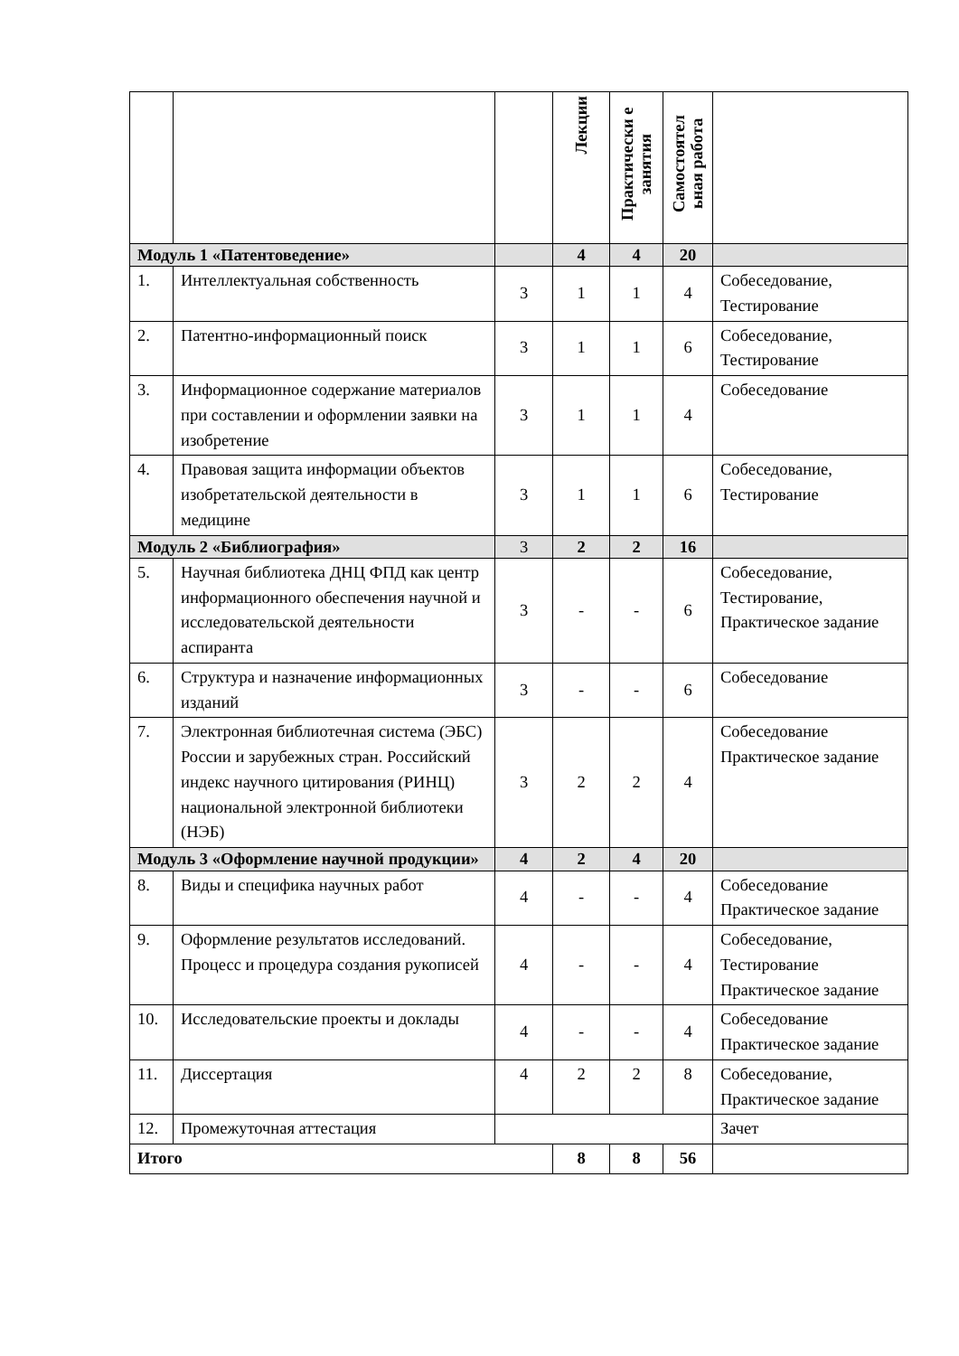| | | | Лекции | Практически е занятия | Самостоятел ьная работа | |
| --- | --- | --- | --- | --- | --- | --- |
| Модуль 1 «Патентоведение» | | | 4 | 4 | 20 | |
| 1. | Интеллектуальная собственность | 3 | 1 | 1 | 4 | Собеседование, Тестирование |
| 2. | Патентно-информационный поиск | 3 | 1 | 1 | 6 | Собеседование, Тестирование |
| 3. | Информационное содержание материалов при составлении и оформлении заявки на изобретение | 3 | 1 | 1 | 4 | Собеседование |
| 4. | Правовая защита информации объектов изобретательской деятельности в медицине | 3 | 1 | 1 | 6 | Собеседование, Тестирование |
| Модуль 2 «Библиография» | | 3 | 2 | 2 | 16 | |
| 5. | Научная библиотека ДНЦ ФПД как центр информационного обеспечения научной и исследовательской деятельности аспиранта | 3 | - | - | 6 | Собеседование, Тестирование, Практическое задание |
| 6. | Структура и назначение информационных изданий | 3 | - | - | 6 | Собеседование |
| 7. | Электронная библиотечная система (ЭБС) России и зарубежных стран. Российский индекс научного цитирования (РИНЦ) национальной электронной библиотеки (НЭБ) | 3 | 2 | 2 | 4 | Собеседование Практическое задание |
| Модуль 3 «Оформление научной продукции» | | 4 | 2 | 4 | 20 | |
| 8. | Виды и специфика научных работ | 4 | - | - | 4 | Собеседование Практическое задание |
| 9. | Оформление результатов исследований. Процесс и процедура создания рукописей | 4 | - | - | 4 | Собеседование, Тестирование Практическое задание |
| 10. | Исследовательские проекты и доклады | 4 | - | - | 4 | Собеседование Практическое задание |
| 11. | Диссертация | 4 | 2 | 2 | 8 | Собеседование, Практическое задание |
| 12. | Промежуточная аттестация | | | | | Зачет |
| Итого | | | 8 | 8 | 56 | |